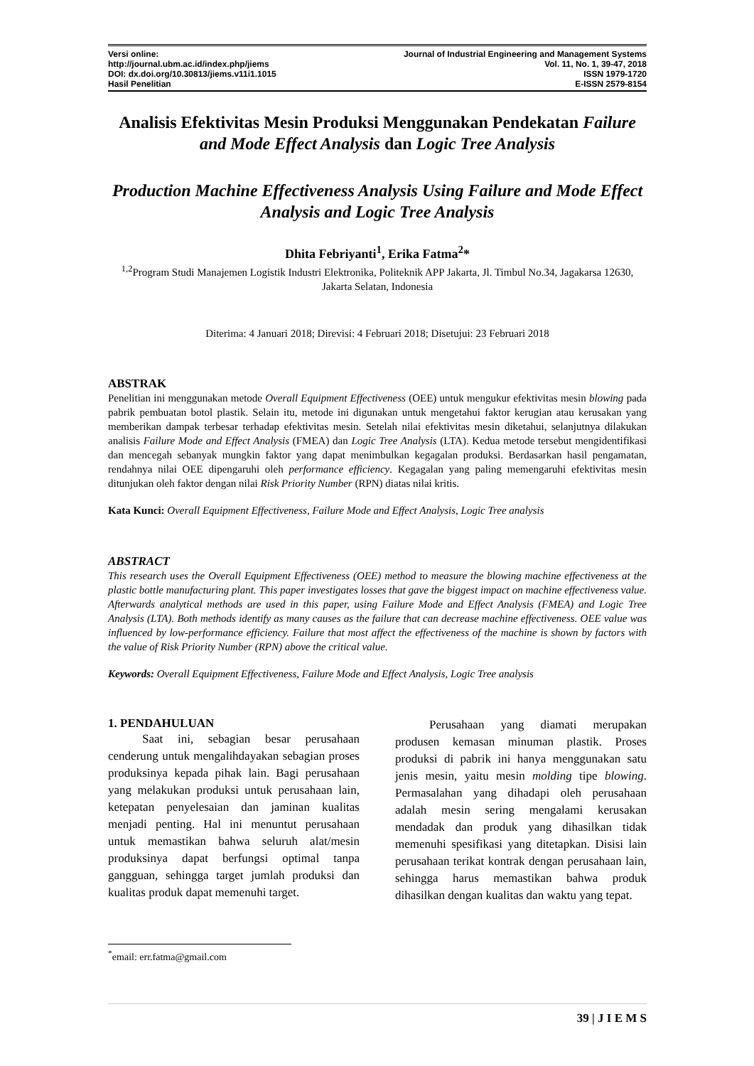Versi online:
http://journal.ubm.ac.id/index.php/jiems
DOI: dx.doi.org/10.30813/jiems.v11i1.1015
Hasil Penelitian
Journal of Industrial Engineering and Management Systems
Vol. 11, No. 1, 39-47, 2018
ISSN 1979-1720
E-ISSN 2579-8154
Analisis Efektivitas Mesin Produksi Menggunakan Pendekatan Failure and Mode Effect Analysis dan Logic Tree Analysis
Production Machine Effectiveness Analysis Using Failure and Mode Effect Analysis and Logic Tree Analysis
Dhita Febriyanti<sup>1</sup>, Erika Fatma<sup>2</sup>*
<sup>1,2</sup>Program Studi Manajemen Logistik Industri Elektronika, Politeknik APP Jakarta, Jl. Timbul No.34, Jagakarsa 12630, Jakarta Selatan, Indonesia
Diterima: 4 Januari 2018; Direvisi: 4 Februari 2018; Disetujui: 23 Februari 2018
ABSTRAK
Penelitian ini menggunakan metode Overall Equipment Effectiveness (OEE) untuk mengukur efektivitas mesin blowing pada pabrik pembuatan botol plastik. Selain itu, metode ini digunakan untuk mengetahui faktor kerugian atau kerusakan yang memberikan dampak terbesar terhadap efektivitas mesin. Setelah nilai efektivitas mesin diketahui, selanjutnya dilakukan analisis Failure Mode and Effect Analysis (FMEA) dan Logic Tree Analysis (LTA). Kedua metode tersebut mengidentifikasi dan mencegah sebanyak mungkin faktor yang dapat menimbulkan kegagalan produksi. Berdasarkan hasil pengamatan, rendahnya nilai OEE dipengaruhi oleh performance efficiency. Kegagalan yang paling memengaruhi efektivitas mesin ditunjukan oleh faktor dengan nilai Risk Priority Number (RPN) diatas nilai kritis.
Kata Kunci: Overall Equipment Effectiveness, Failure Mode and Effect Analysis, Logic Tree analysis
ABSTRACT
This research uses the Overall Equipment Effectiveness (OEE) method to measure the blowing machine effectiveness at the plastic bottle manufacturing plant. This paper investigates losses that gave the biggest impact on machine effectiveness value. Afterwards analytical methods are used in this paper, using Failure Mode and Effect Analysis (FMEA) and Logic Tree Analysis (LTA). Both methods identify as many causes as the failure that can decrease machine effectiveness. OEE value was influenced by low-performance efficiency. Failure that most affect the effectiveness of the machine is shown by factors with the value of Risk Priority Number (RPN) above the critical value.
Keywords: Overall Equipment Effectiveness, Failure Mode and Effect Analysis, Logic Tree analysis
1. PENDAHULUAN
Saat ini, sebagian besar perusahaan cenderung untuk mengalihdayakan sebagian proses produksinya kepada pihak lain. Bagi perusahaan yang melakukan produksi untuk perusahaan lain, ketepatan penyelesaian dan jaminan kualitas menjadi penting. Hal ini menuntut perusahaan untuk memastikan bahwa seluruh alat/mesin produksinya dapat berfungsi optimal tanpa gangguan, sehingga target jumlah produksi dan kualitas produk dapat memenuhi target.
<sup>*</sup> email: err.fatma@gmail.com
Perusahaan yang diamati merupakan produsen kemasan minuman plastik. Proses produksi di pabrik ini hanya menggunakan satu jenis mesin, yaitu mesin molding tipe blowing. Permasalahan yang dihadapi oleh perusahaan adalah mesin sering mengalami kerusakan mendadak dan produk yang dihasilkan tidak memenuhi spesifikasi yang ditetapkan. Disisi lain perusahaan terikat kontrak dengan perusahaan lain, sehingga harus memastikan bahwa produk dihasilkan dengan kualitas dan waktu yang tepat.
39 | J I E M S